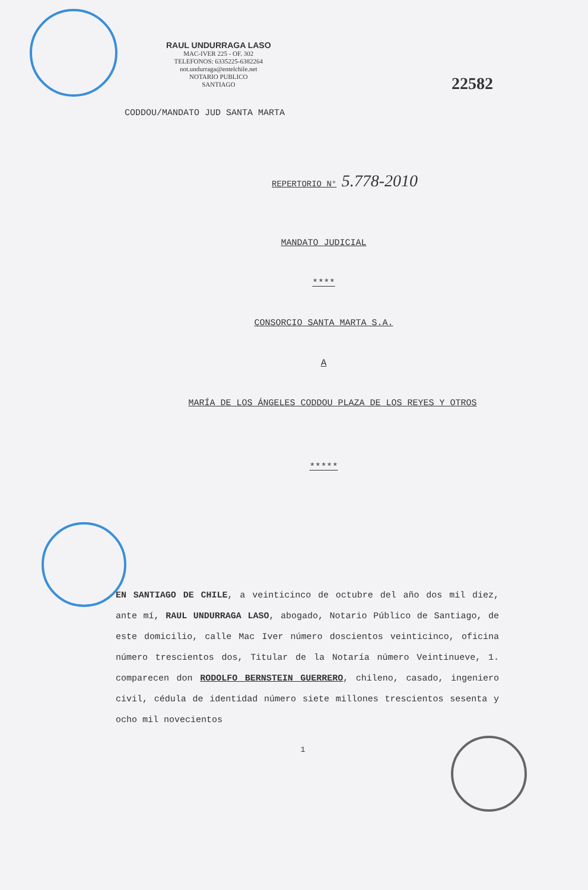RAUL UNDURRAGA LASO
MAC-IVER 225 - OF. 302
TELEFONOS: 6335225-6382264
not.undurraga@entelchile.net
NOTARIO PUBLICO
SANTIAGO
22582
CODDOU/MANDATO JUD SANTA MARTA
REPERTORIO N° 5.778-2010
MANDATO JUDICIAL
****
CONSORCIO SANTA MARTA S.A.
A
MARÍA DE LOS ÁNGELES CODDOU PLAZA DE LOS REYES Y OTROS
*****
EN SANTIAGO DE CHILE, a veinticinco de octubre del año dos mil diez, ante mí, RAUL UNDURRAGA LASO, abogado, Notario Público de Santiago, de este domicilio, calle Mac Iver número doscientos veinticinco, oficina número trescientos dos, Titular de la Notaría número Veintinueve, 1. comparecen don RODOLFO BERNSTEIN GUERRERO, chileno, casado, ingeniero civil, cédula de identidad número siete millones trescientos sesenta y ocho mil novecientos
1